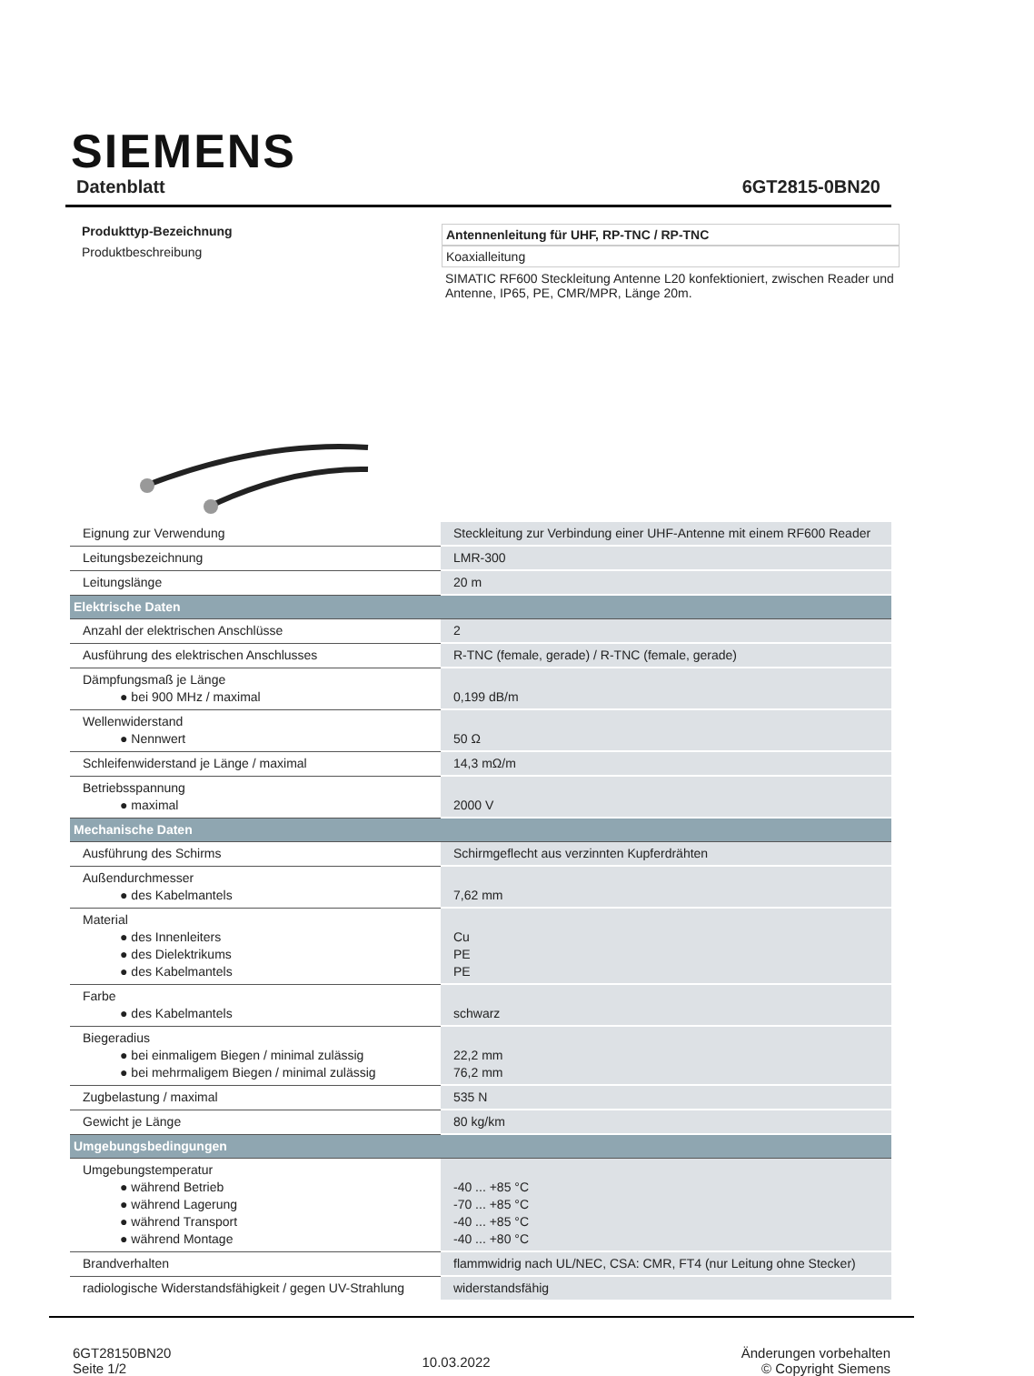SIEMENS
Datenblatt 6GT2815-0BN20
Produkttyp-Bezeichnung
Produktbeschreibung
Antennenleitung für UHF, RP-TNC / RP-TNC
Koaxialleitung
SIMATIC RF600 Steckleitung Antenne L20 konfektioniert, zwischen Reader und Antenne, IP65, PE, CMR/MPR, Länge 20m.
| Eignung zur Verwendung | Steckleitung zur Verbindung einer UHF-Antenne mit einem RF600 Reader |
| Leitungsbezeichnung | LMR-300 |
| Leitungslänge | 20 m |
| Elektrische Daten | |
| Anzahl der elektrischen Anschlüsse | 2 |
| Ausführung des elektrischen Anschlusses | R-TNC (female, gerade) / R-TNC (female, gerade) |
| Dämpfungsmaß je Länge ● bei 900 MHz / maximal | 0,199 dB/m |
| Wellenwiderstand ● Nennwert | 50 Ω |
| Schleifenwiderstand je Länge / maximal | 14,3 mΩ/m |
| Betriebsspannung ● maximal | 2000 V |
| Mechanische Daten | |
| Ausführung des Schirms | Schirmgeflecht aus verzinnten Kupferdrähten |
| Außendurchmesser ● des Kabelmantels | 7,62 mm |
| Material ● des Innenleiters ● des Dielektrikums ● des Kabelmantels | Cu PE PE |
| Farbe ● des Kabelmantels | schwarz |
| Biegeradius ● bei einmaligem Biegen / minimal zulässig ● bei mehrmaligem Biegen / minimal zulässig | 22,2 mm 76,2 mm |
| Zugbelastung / maximal | 535 N |
| Gewicht je Länge | 80 kg/km |
| Umgebungsbedingungen | |
| Umgebungstemperatur ● während Betrieb ● während Lagerung ● während Transport ● während Montage | -40 ... +85 °C -70 ... +85 °C -40 ... +85 °C -40 ... +80 °C |
| Brandverhalten | flammwidrig nach UL/NEC, CSA: CMR, FT4 (nur Leitung ohne Stecker) |
| radiologische Widerstandsfähigkeit / gegen UV-Strahlung | widerstandsfähig |
6GT28150BN20
Seite 1/2
10.03.2022
Änderungen vorbehalten
© Copyright Siemens